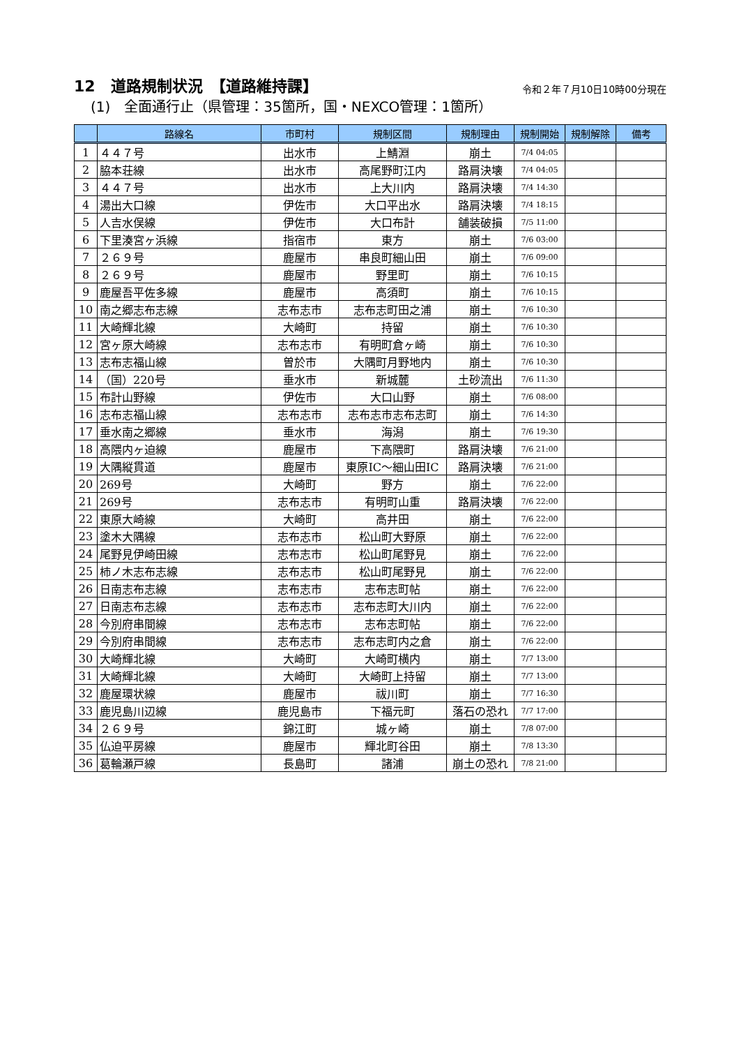12　道路規制状況　【道路維持課】 令和２年７月10日10時00分現在
(1)　全面通行止（県管理：35箇所，国・NEXCO管理：1箇所）
| | 路線名 | 市町村 | 規制区間 | 規制理由 | 規制開始 | 規制解除 | 備考 |
| --- | --- | --- | --- | --- | --- | --- | --- |
| 1 | ４４７号 | 出水市 | 上鯖淵 | 崩土 | 7/4 04:05 | | |
| 2 | 脇本荘線 | 出水市 | 高尾野町江内 | 路肩決壊 | 7/4 04:05 | | |
| 3 | ４４７号 | 出水市 | 上大川内 | 路肩決壊 | 7/4 14:30 | | |
| 4 | 湯出大口線 | 伊佐市 | 大口平出水 | 路肩決壊 | 7/4 18:15 | | |
| 5 | 人吉水俣線 | 伊佐市 | 大口布計 | 舗装破損 | 7/5 11:00 | | |
| 6 | 下里湊宮ヶ浜線 | 指宿市 | 東方 | 崩土 | 7/6 03:00 | | |
| 7 | ２６９号 | 鹿屋市 | 串良町細山田 | 崩土 | 7/6 09:00 | | |
| 8 | ２６９号 | 鹿屋市 | 野里町 | 崩土 | 7/6 10:15 | | |
| 9 | 鹿屋吾平佐多線 | 鹿屋市 | 高須町 | 崩土 | 7/6 10:15 | | |
| 10 | 南之郷志布志線 | 志布志市 | 志布志町田之浦 | 崩土 | 7/6 10:30 | | |
| 11 | 大崎輝北線 | 大崎町 | 持留 | 崩土 | 7/6 10:30 | | |
| 12 | 宮ヶ原大崎線 | 志布志市 | 有明町倉ヶ崎 | 崩土 | 7/6 10:30 | | |
| 13 | 志布志福山線 | 曽於市 | 大隅町月野地内 | 崩土 | 7/6 10:30 | | |
| 14 | （国）220号 | 垂水市 | 新城麓 | 土砂流出 | 7/6 11:30 | | |
| 15 | 布計山野線 | 伊佐市 | 大口山野 | 崩土 | 7/6 08:00 | | |
| 16 | 志布志福山線 | 志布志市 | 志布志市志布志町 | 崩土 | 7/6 14:30 | | |
| 17 | 垂水南之郷線 | 垂水市 | 海潟 | 崩土 | 7/6 19:30 | | |
| 18 | 高隈内ヶ迫線 | 鹿屋市 | 下高隈町 | 路肩決壊 | 7/6 21:00 | | |
| 19 | 大隅縦貫道 | 鹿屋市 | 東原IC～細山田IC | 路肩決壊 | 7/6 21:00 | | |
| 20 | 269号 | 大崎町 | 野方 | 崩土 | 7/6 22:00 | | |
| 21 | 269号 | 志布志市 | 有明町山重 | 路肩決壊 | 7/6 22:00 | | |
| 22 | 東原大崎線 | 大崎町 | 高井田 | 崩土 | 7/6 22:00 | | |
| 23 | 塗木大隅線 | 志布志市 | 松山町大野原 | 崩土 | 7/6 22:00 | | |
| 24 | 尾野見伊崎田線 | 志布志市 | 松山町尾野見 | 崩土 | 7/6 22:00 | | |
| 25 | 柿ノ木志布志線 | 志布志市 | 松山町尾野見 | 崩土 | 7/6 22:00 | | |
| 26 | 日南志布志線 | 志布志市 | 志布志町帖 | 崩土 | 7/6 22:00 | | |
| 27 | 日南志布志線 | 志布志市 | 志布志町大川内 | 崩土 | 7/6 22:00 | | |
| 28 | 今別府串間線 | 志布志市 | 志布志町帖 | 崩土 | 7/6 22:00 | | |
| 29 | 今別府串間線 | 志布志市 | 志布志町内之倉 | 崩土 | 7/6 22:00 | | |
| 30 | 大崎輝北線 | 大崎町 | 大崎町横内 | 崩土 | 7/7 13:00 | | |
| 31 | 大崎輝北線 | 大崎町 | 大崎町上持留 | 崩土 | 7/7 13:00 | | |
| 32 | 鹿屋環状線 | 鹿屋市 | 祓川町 | 崩土 | 7/7 16:30 | | |
| 33 | 鹿児島川辺線 | 鹿児島市 | 下福元町 | 落石の恐れ | 7/7 17:00 | | |
| 34 | ２６９号 | 錦江町 | 城ヶ崎 | 崩土 | 7/8 07:00 | | |
| 35 | 仏迫平房線 | 鹿屋市 | 輝北町谷田 | 崩土 | 7/8 13:30 | | |
| 36 | 葛輪瀬戸線 | 長島町 | 諸浦 | 崩土の恐れ | 7/8 21:00 | | |